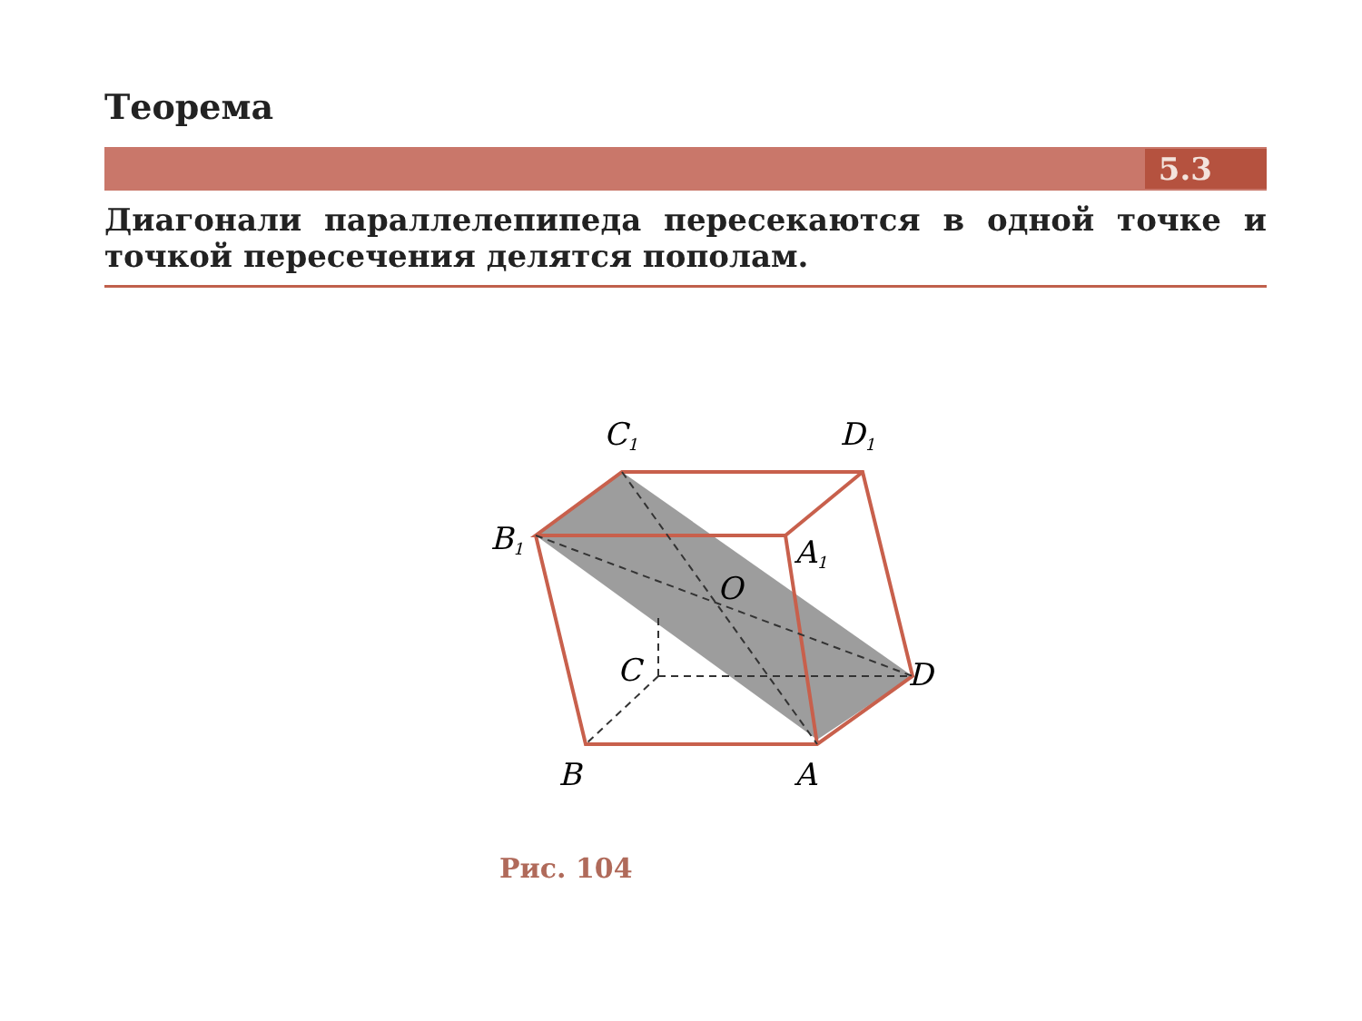Теорема
5.3
Диагонали параллелепипеда пересекаются в одной точке и точкой пересечения делятся пополам.
C1
D1
B1
A1
O
C
D
B
A
Рис. 104